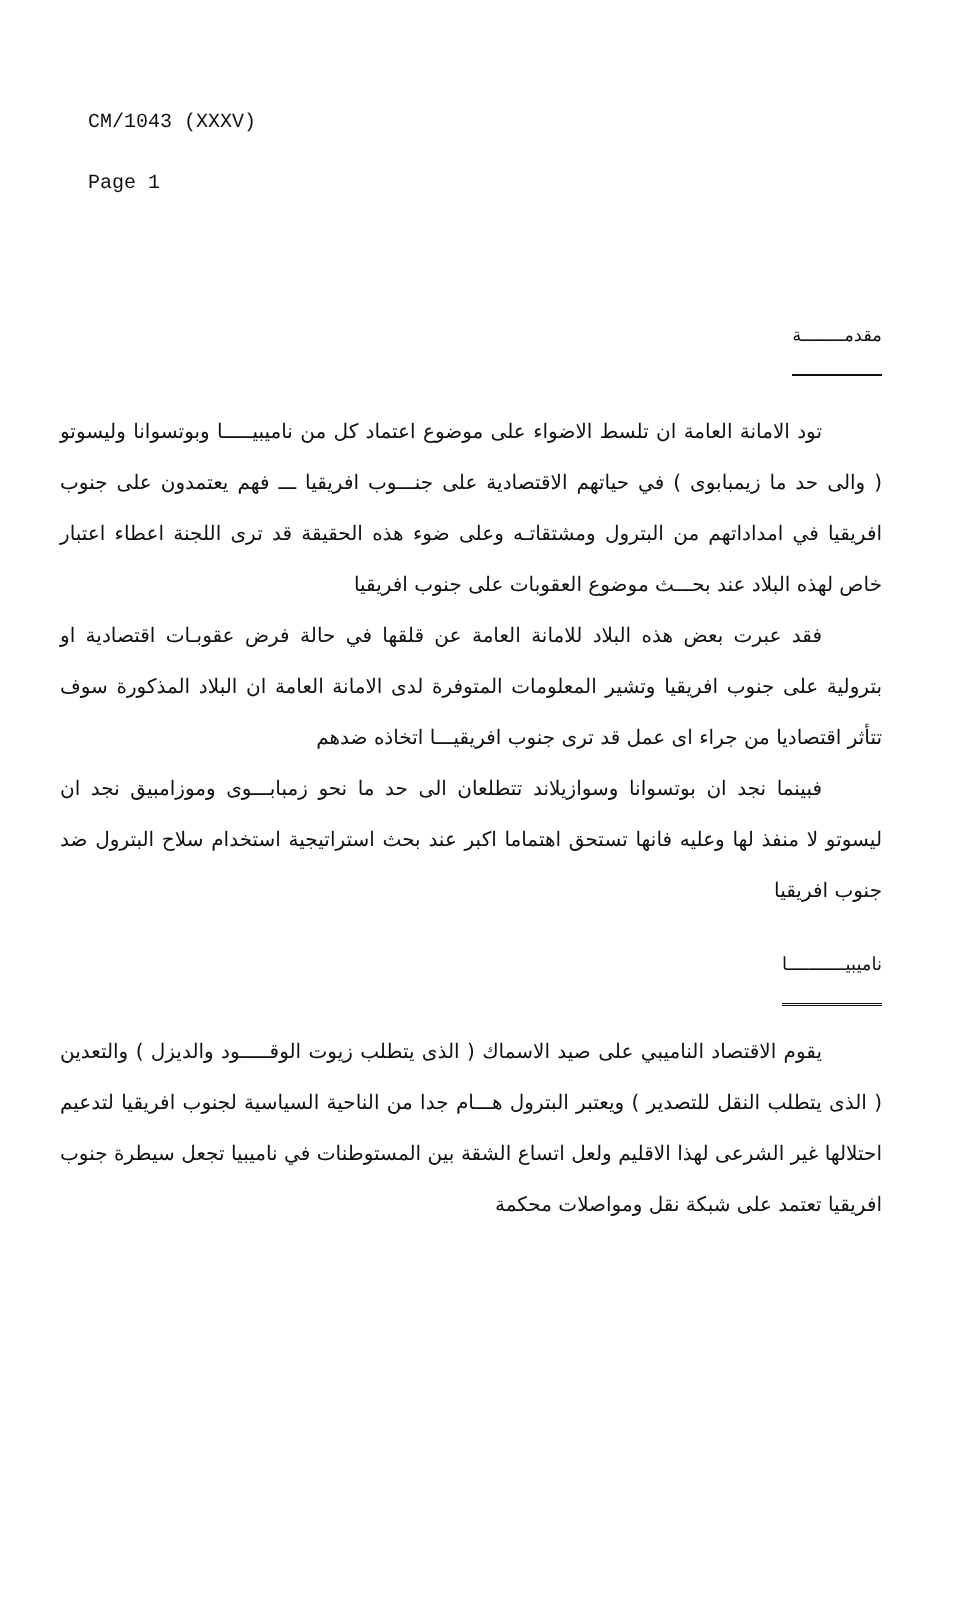CM/1043 (XXXV)
Page 1
مقدمــــــــة
تود الامانة العامة ان تلسط الاضواء على موضوع اعتماد كل من ناميبيـــــا وبوتسوانا وليسوتو ( والى حد ما زيمبابوى ) في حياتهم الاقتصادية على جنـــوب افريقيا ـــ فهم يعتمدون على جنوب افريقيا في امداداتهم من البترول ومشتقاتـه وعلى ضوء هذه الحقيقة قد ترى اللجنة اعطاء اعتبار خاص لهذه البلاد عند بحـــث موضوع العقوبات على جنوب افريقيا
فقد عبرت بعض هذه البلاد للامانة العامة عن قلقها في حالة فرض عقوبـات اقتصادية او بترولية على جنوب افريقيا وتشير المعلومات المتوفرة لدى الامانة العامة ان البلاد المذكورة سوف تتأثر اقتصاديا من جراء اى عمل قد ترى جنوب افريقيـــا اتخاذه ضدهم
فبينما نجد ان بوتسوانا وسوازيلاند تتطلعان الى حد ما نحو زمبابـــوى وموزامبيق نجد ان ليسوتو لا منفذ لها وعليه فانها تستحق اهتماما اكبر عند بحث استراتيجية استخدام سلاح البترول ضد جنوب افريقيا
ناميبيـــــــــــا
يقوم الاقتصاد الناميبي على صيد الاسماك ( الذى يتطلب زيوت الوقـــــود والديزل ) والتعدين ( الذى يتطلب النقل للتصدير ) ويعتبر البترول هـــام جدا من الناحية السياسية لجنوب افريقيا لتدعيم احتلالها غير الشرعى لهذا الاقليم ولعل اتساع الشقة بين المستوطنات في ناميبيا تجعل سيطرة جنوب افريقيا تعتمد على شبكة نقل ومواصلات محكمة